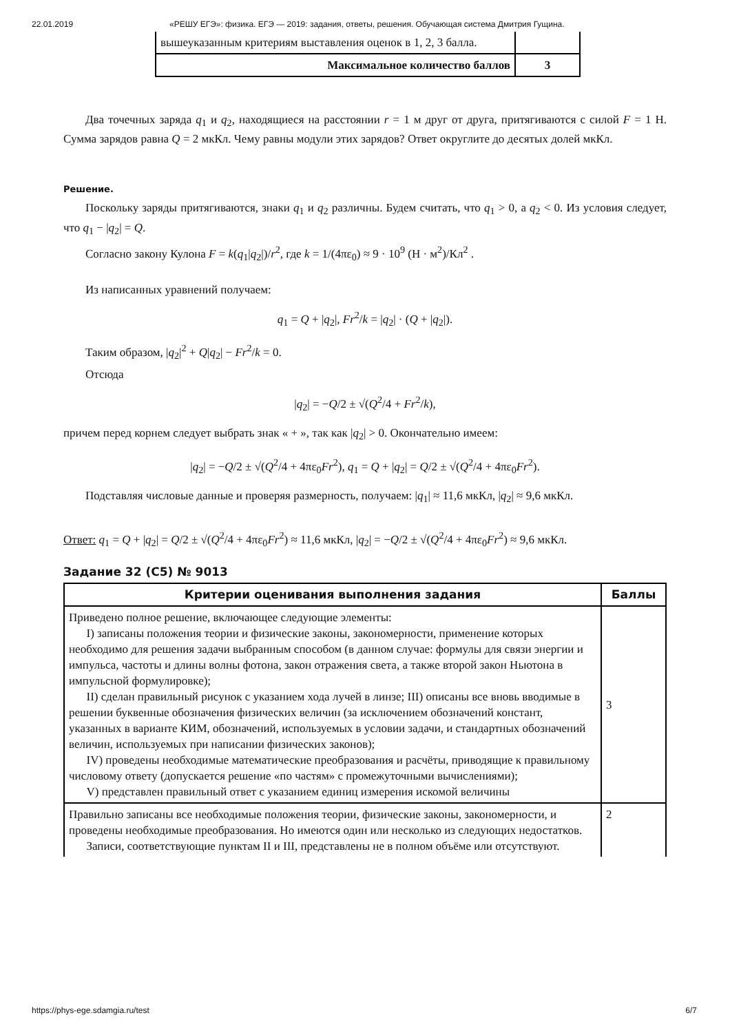22.01.2019 «РЕШУ ЕГЭ»: физика. ЕГЭ — 2019: задания, ответы, решения. Обучающая система Дмитрия Гущина.
| вышеуказанным критериям выставления оценок в 1, 2, 3 балла. | |
| Максимальное количество баллов | 3 |
Два точечных заряда q<sub>1</sub> и q<sub>2</sub>, находящиеся на расстоянии r = 1 м друг от друга, притягиваются с силой F = 1 Н. Сумма зарядов равна Q = 2 мкКл. Чему равны модули этих зарядов? Ответ округлите до десятых долей мкКл.
Решение.
Поскольку заряды притягиваются, знаки q<sub>1</sub> и q<sub>2</sub> различны. Будем считать, что q<sub>1</sub> > 0, а q<sub>2</sub> < 0. Из условия следует, что q<sub>1</sub> − |q<sub>2</sub>| = Q.
Согласно закону Кулона F = k(q<sub>1</sub>|q<sub>2</sub>|)/r<sup>2</sup>, где k = 1/(4πε<sub>0</sub>) ≈ 9 · 10<sup>9</sup> (Н · м<sup>2</sup>)/Кл<sup>2</sup> .
Из написанных уравнений получаем:
q<sub>1</sub> = Q + |q<sub>2</sub>|, Fr<sup>2</sup>/k = |q<sub>2</sub>| · (Q + |q<sub>2</sub>|).
Таким образом, |q<sub>2</sub>|<sup>2</sup> + Q|q<sub>2</sub>| − Fr<sup>2</sup>/k = 0.
Отсюда
|q<sub>2</sub>| = −Q/2 ± √(Q<sup>2</sup>/4 + Fr<sup>2</sup>/k),
причем перед корнем следует выбрать знак « + », так как |q<sub>2</sub>| > 0. Окончательно имеем:
|q<sub>2</sub>| = −Q/2 ± √(Q<sup>2</sup>/4 + 4πε<sub>0</sub>Fr<sup>2</sup>), q<sub>1</sub> = Q + |q<sub>2</sub>| = Q/2 ± √(Q<sup>2</sup>/4 + 4πε<sub>0</sub>Fr<sup>2</sup>).
Подставляя числовые данные и проверяя размерность, получаем: |q<sub>1</sub>| ≈ 11,6 мкКл, |q<sub>2</sub>| ≈ 9,6 мкКл.
Ответ: q<sub>1</sub> = Q + |q<sub>2</sub>| = Q/2 ± √(Q<sup>2</sup>/4 + 4πε<sub>0</sub>Fr<sup>2</sup>) ≈ 11,6 мкКл, |q<sub>2</sub>| = −Q/2 ± √(Q<sup>2</sup>/4 + 4πε<sub>0</sub>Fr<sup>2</sup>) ≈ 9,6 мкКл.
Задание 32 (C5) № 9013
| Критерии оценивания выполнения задания | Баллы |
| --- | --- |
| Приведено полное решение, включающее следующие элементы: I) записаны положения теории и физические законы, закономерности, применение которых необходимо для решения задачи выбранным способом (в данном случае: формулы для связи энергии и импульса, частоты и длины волны фотона, закон отражения света, а также второй закон Ньютона в импульсной формулировке); II) сделан правильный рисунок с указанием хода лучей в линзе; III) описаны все вновь вводимые в решении буквенные обозначения физических величин (за исключением обозначений констант, указанных в варианте КИМ, обозначений, используемых в условии задачи, и стандартных обозначений величин, используемых при написании физических законов); IV) проведены необходимые математические преобразования и расчёты, приводящие к правильному числовому ответу (допускается решение «по частям» с промежуточными вычислениями); V) представлен правильный ответ с указанием единиц измерения искомой величины | 3 |
| Правильно записаны все необходимые положения теории, физические законы, закономерности, и проведены необходимые преобразования. Но имеются один или несколько из следующих недостатков. Записи, соответствующие пунктам II и III, представлены не в полном объёме или отсутствуют. | 2 |
https://phys-ege.sdamgia.ru/test 6/7